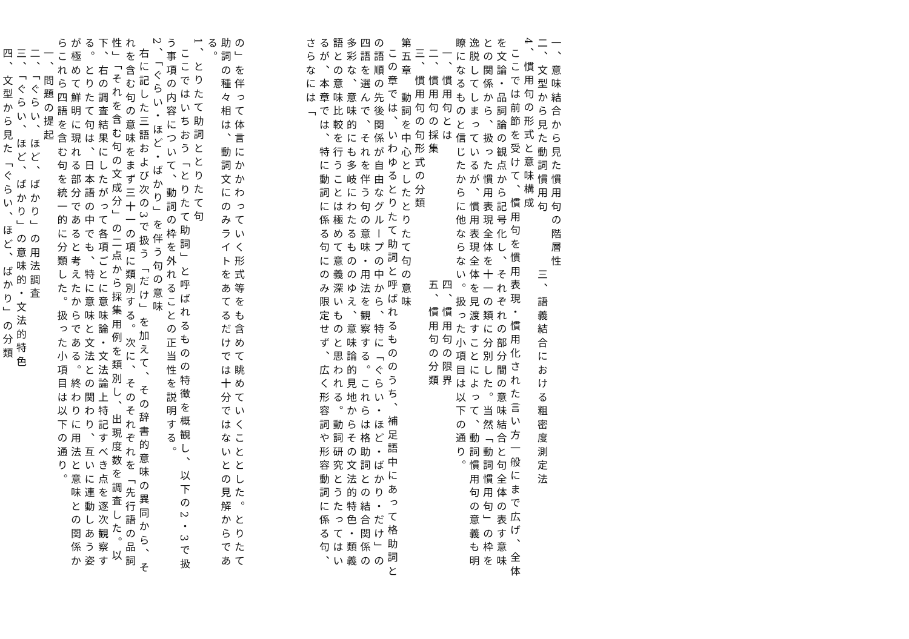一、意味結合から見た慣用句の階層性
二、文型から見た動詞慣用句　　　　三、語義結合における粗密度測定法
4、慣用句の形式と意味構成
ここでは前節を受けて、慣用句を慣用表現・慣用化された言い方一般にまで広げ、全体を文論・品詞論の観点から記号化し、それぞれの部分間の意味結合と句全体の表す意味との関係から、扱った慣用表現全体を十一の類に分別した。当然「動詞慣用句」の枠を逸脱してしまっているが、慣用表現全体を見渡すことによって、動詞慣用句の意義も明瞭になるものと信じたからに他ならない。扱った小項目は以下の通り。
一、慣用句とは　　　　　　　　　　四、慣用句の限界
二、慣用句の採集　　　　　　　　　五、慣用句の分類
三、慣用句の句形式の分類
第五章　動詞を中心としたとりたて句の意味
この章では、いわゆるとりたて助詞と呼ばれるもののうち、補足語中にあって格助詞との語順の先後関係が自由なグループの中から、特に「ぐらい・ほど・ばかり・だけ」の四語を選んで、それを伴う句の意味・用法を観察する。これらは格助詞との結合関係の多彩な、意味的にも多岐にわたるもののゆえ、意味論的見地からその文法的特色・類義語との意味比較を行うことは極めて意義深いものと思われる。動詞研究とうたってはいるが、本章では、特に動詞に係る句にのみ限定せず、広く形容詞や形容動詞に係る句、さらなには「
の」を伴って体言にかかわっていく形式等をも含めて眺めていくこととした。とりたて助詞の種々相は、動詞文にのみライトをあてるだけでは十分ではないとの見解からである。
1、とりたて助詞ととりたて句
ここではいちおう「とりたて助詞」と呼ばれるものの特徴を概観し、以下の2・3で扱う事項の内容について、動詞の枠を外れることの正当性を説明する。
2、「ぐらい・ほど・ばかり」を伴う句の意味
右に記した三語および次の3で扱う「だけ」を加えて、その辞書的意味の異同から、それを含む句の意味をまず三十一の項に類別する。次に、そのそれぞれを「先行語の品詞性」「それを含む句の文成分」の二点から採集用例を類別し、出現度数を調査した。以下、右の調査結果にしたがって各項ごとに意味論・文法論上特記すべき点を逐次観察する。とりたて句は、日本語の中でも、特に意味と文法との関わり、互いに連動しあう姿が極めて鮮明に現れる部分であると考えたからである。終わりに用法と意味との関係からこれら四語を含む句を統一的に分類した。扱った小項目は以下の通り。
一、問題の提起
二、「ぐらい、ほど、ばかり」の用法調査
三、「ぐらい、ほど、ばかり」の意味的・文法的特色
四、文型から見た「ぐらい、ほど、ばかり」の分類